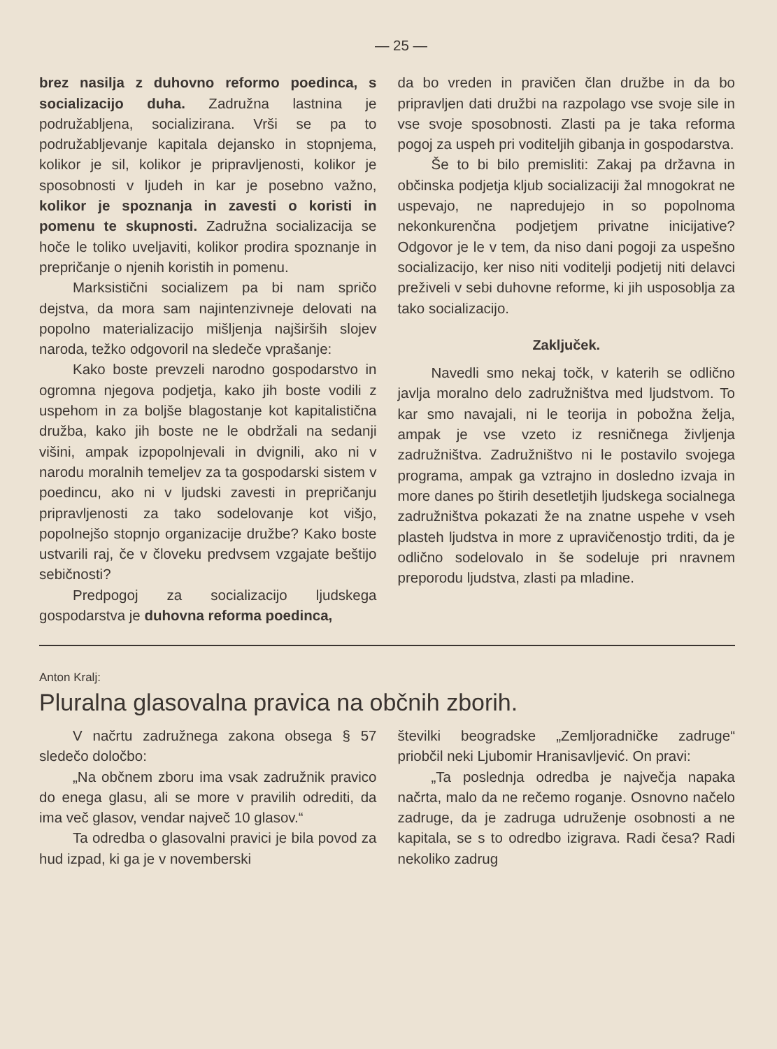— 25 —
brez nasilja z duhovno reformo poedinca, s socializacijo duha. Zadružna lastnina je podružabljena, socializirana. Vrši se pa to podružabljevanje kapitala dejansko in stopnjema, kolikor je sil, kolikor je pripravljenosti, kolikor je sposobnosti v ljudeh in kar je posebno važno, kolikor je spoznanja in zavesti o koristi in pomenu te skupnosti. Zadružna socializacija se hoče le toliko uveljaviti, kolikor prodira spoznanje in prepričanje o njenih koristih in pomenu.
Marksistični socializem pa bi nam spričo dejstva, da mora sam najintenzivneje delovati na popolno materializacijo mišljenja najširših slojev naroda, težko odgovoril na sledeče vprašanje:
Kako boste prevzeli narodno gospodarstvo in ogromna njegova podjetja, kako jih boste vodili z uspehom in za boljše blagostanje kot kapitalistična družba, kako jih boste ne le obdržali na sedanji višini, ampak izpopolnjevali in dvignili, ako ni v narodu moralnih temeljev za ta gospodarski sistem v poedincu, ako ni v ljudski zavesti in prepričanju pripravljenosti za tako sodelovanje kot višjo, popolnejšo stopnjo organizacije družbe? Kako boste ustvarili raj, če v človeku predvsem vzgajate beštijo sebičnosti?
Predpogoj za socializacijo ljudskega gospodarstva je duhovna reforma poedinca,
da bo vreden in pravičen član družbe in da bo pripravljen dati družbi na razpolago vse svoje sile in vse svoje sposobnosti. Zlasti pa je taka reforma pogoj za uspeh pri voditeljih gibanja in gospodarstva.
Še to bi bilo premisliti: Zakaj pa državna in občinska podjetja kljub socializaciji žal mnogokrat ne uspevajo, ne napredujejo in so popolnoma nekonkurenčna podjetjem privatne inicijative? Odgovor je le v tem, da niso dani pogoji za uspešno socializacijo, ker niso niti voditelji podjetij niti delavci preživeli v sebi duhovne reforme, ki jih usposoblja za tako socializacijo.
Zaključek.
Navedli smo nekaj točk, v katerih se odlično javlja moralno delo zadružništva med ljudstvom. To kar smo navajali, ni le teorija in pobožna želja, ampak je vse vzeto iz resničnega življenja zadružništva. Zadružništvo ni le postavilo svojega programa, ampak ga vztrajno in dosledno izvaja in more danes po štirih desetletjih ljudskega socialnega zadružništva pokazati že na znatne uspehe v vseh plasteh ljudstva in more z upravičenostjo trditi, da je odlično sodelovalo in še sodeluje pri nravnem preporodu ljudstva, zlasti pa mladine.
Anton Kralj:
Pluralna glasovalna pravica na občnih zborih.
V načrtu zadružnega zakona obsega § 57 sledečo določbo:
„Na občnem zboru ima vsak zadružnik pravico do enega glasu, ali se more v pravilih odrediti, da ima več glasov, vendar največ 10 glasov.“
Ta odredba o glasovalni pravici je bila povod za hud izpad, ki ga je v novemberski
številki beogradske „Zemljoradničke zadruge“ priobčil neki Ljubomir Hranisavljević. On pravi:
„Ta poslednja odredba je največja napaka načrta, malo da ne rečemo roganje. Osnovno načelo zadruge, da je zadruga udruženje osobnosti a ne kapitala, se s to odredbo izigrava. Radi česa? Radi nekoliko zadrug